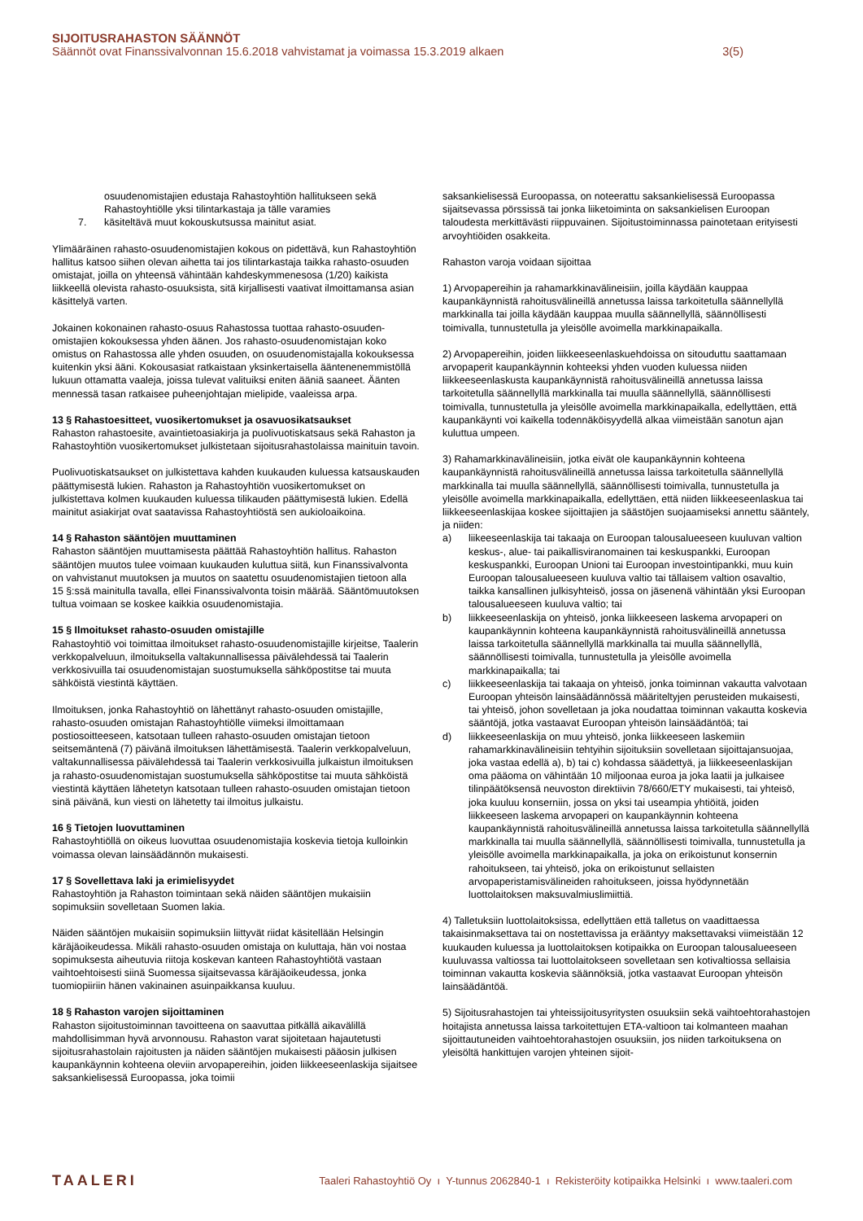SIJOITUSRAHASTON SÄÄNNÖT
Säännöt ovat Finanssivalvonnan 15.6.2018 vahvistamat ja voimassa 15.3.2019 alkaen 3(5)
osuudenomistajien edustaja Rahastoyhtiön hallitukseen sekä Rahastoyhtiölle yksi tilintarkastaja ja tälle varamies
7. käsiteltävä muut kokouskutsussa mainitut asiat.
Ylimääräinen rahasto-osuudenomistajien kokous on pidettävä, kun Rahastoyhtiön hallitus katsoo siihen olevan aihetta tai jos tilintarkastaja taikka rahasto-osuuden omistajat, joilla on yhteensä vähintään kahdeskymmenesosa (1/20) kaikista liikkeellä olevista rahasto-osuuksista, sitä kirjallisesti vaativat ilmoittamansa asian käsittelyä varten.
Jokainen kokonainen rahasto-osuus Rahastossa tuottaa rahasto-osuuden-omistajien kokouksessa yhden äänen. Jos rahasto-osuudenomistajan koko omistus on Rahastossa alle yhden osuuden, on osuudenomistajalla kokouksessa kuitenkin yksi ääni. Kokousasiat ratkaistaan yksinkertaisella ääntenenemmistöllä lukuun ottamatta vaaleja, joissa tulevat valituiksi eniten ääniä saaneet. Äänten mennessä tasan ratkaisee puheenjohtajan mielipide, vaaleissa arpa.
13 § Rahastoesitteet, vuosikertomukset ja osavuosikatsaukset
Rahaston rahastoesite, avaintietoasiakirja ja puolivuotiskatsaus sekä Rahaston ja Rahastoyhtiön vuosikertomukset julkistetaan sijoitusrahastolaissa mainituin tavoin.
Puolivuotiskatsaukset on julkistettava kahden kuukauden kuluessa katsauskauden päättymisestä lukien. Rahaston ja Rahastoyhtiön vuosikertomukset on julkistettava kolmen kuukauden kuluessa tilikauden päättymisestä lukien. Edellä mainitut asiakirjat ovat saatavissa Rahastoyhtiöstä sen aukioloaikoina.
14 § Rahaston sääntöjen muuttaminen
Rahaston sääntöjen muuttamisesta päättää Rahastoyhtiön hallitus. Rahaston sääntöjen muutos tulee voimaan kuukauden kuluttua siitä, kun Finanssivalvonta on vahvistanut muutoksen ja muutos on saatettu osuudenomistajien tietoon alla 15 §:ssä mainitulla tavalla, ellei Finanssivalvonta toisin määrää. Sääntömuutoksen tultua voimaan se koskee kaikkia osuudenomistajia.
15 § Ilmoitukset rahasto-osuuden omistajille
Rahastoyhtiö voi toimittaa ilmoitukset rahasto-osuudenomistajille kirjeitse, Taalerin verkkopalveluun, ilmoituksella valtakunnallisessa päivälehdessä tai Taalerin verkkosivuilla tai osuudenomistajan suostumuksella sähköpostitse tai muuta sähköistä viestintä käyttäen.
Ilmoituksen, jonka Rahastoyhtiö on lähettänyt rahasto-osuuden omistajille, rahasto-osuuden omistajan Rahastoyhtiölle viimeksi ilmoittamaan postiosoitteeseen, katsotaan tulleen rahasto-osuuden omistajan tietoon seitsemäntenä (7) päivänä ilmoituksen lähettämisestä. Taalerin verkkopalveluun, valtakunnallisessa päivälehdessä tai Taalerin verkkosivuilla julkaistun ilmoituksen ja rahasto-osuudenomistajan suostumuksella sähköpostitse tai muuta sähköistä viestintä käyttäen lähetetyn katsotaan tulleen rahasto-osuuden omistajan tietoon sinä päivänä, kun viesti on lähetetty tai ilmoitus julkaistu.
16 § Tietojen luovuttaminen
Rahastoyhtiöllä on oikeus luovuttaa osuudenomistajia koskevia tietoja kulloinkin voimassa olevan lainsäädännön mukaisesti.
17 § Sovellettava laki ja erimielisyydet
Rahastoyhtiön ja Rahaston toimintaan sekä näiden sääntöjen mukaisiin sopimuksiin sovelletaan Suomen lakia.
Näiden sääntöjen mukaisiin sopimuksiin liittyvät riidat käsitellään Helsingin käräjäoikeudessa. Mikäli rahasto-osuuden omistaja on kuluttaja, hän voi nostaa sopimuksesta aiheutuvia riitoja koskevan kanteen Rahastoyhtiötä vastaan vaihtoehtoisesti siinä Suomessa sijaitsevassa käräjäoikeudessa, jonka tuomiopiiriin hänen vakinainen asuinpaikkansa kuuluu.
18 § Rahaston varojen sijoittaminen
Rahaston sijoitustoiminnan tavoitteena on saavuttaa pitkällä aikavälillä mahdollisimman hyvä arvonnousu. Rahaston varat sijoitetaan hajautetusti sijoitusrahastolain rajoitusten ja näiden sääntöjen mukaisesti pääosin julkisen kaupankäynnin kohteena oleviin arvopapereihin, joiden liikkeeseenlaskija sijaitsee saksankielisessä Euroopassa, joka toimii
saksankielisessä Euroopassa, on noteerattu saksankielisessä Euroopassa sijaitsevassa pörssissä tai jonka liiketoiminta on saksankielisen Euroopan taloudesta merkittävästi riippuvainen. Sijoitustoiminnassa painotetaan erityisesti arvoyhtiöiden osakkeita.
Rahaston varoja voidaan sijoittaa
1) Arvopapereihin ja rahamarkkinavälineisiin, joilla käydään kauppaa kaupankäynnistä rahoitusvälineillä annetussa laissa tarkoitetulla säännellyllä markkinalla tai joilla käydään kauppaa muulla säännellyllä, säännöllisesti toimivalla, tunnustetulla ja yleisölle avoimella markkinapaikalla.
2) Arvopapereihin, joiden liikkeeseenlaskuehdoissa on sitouduttu saattamaan arvopaperit kaupankäynnin kohteeksi yhden vuoden kuluessa niiden liikkeeseenlaskusta kaupankäynnistä rahoitusvälineillä annetussa laissa tarkoitetulla säännellyllä markkinalla tai muulla säännellyllä, säännöllisesti toimivalla, tunnustetulla ja yleisölle avoimella markkinapaikalla, edellyttäen, että kaupankäynti voi kaikella todennäköisyydellä alkaa viimeistään sanotun ajan kuluttua umpeen.
3) Rahamarkkinavälineisiin, jotka eivät ole kaupankäynnin kohteena kaupankäynnistä rahoitusvälineillä annetussa laissa tarkoitetulla säännellyllä markkinalla tai muulla säännellyllä, säännöllisesti toimivalla, tunnustetulla ja yleisölle avoimella markkinapaikalla, edellyttäen, että niiden liikkeeseenlaskua tai liikkeeseenlaskijaa koskee sijoittajien ja säästöjen suojaamiseksi annettu sääntely, ja niiden:
a) liikeeseenlaskija tai takaaja on Euroopan talousalueeseen kuuluvan valtion keskus-, alue- tai paikallisviranomainen tai keskuspankki, Euroopan keskuspankki, Euroopan Unioni tai Euroopan investointipankki, muu kuin Euroopan talousalueeseen kuuluva valtio tai tällaisem valtion osavaltio, taikka kansallinen julkisyhteisö, jossa on jäsenenä vähintään yksi Euroopan talousalueeseen kuuluva valtio; tai
b) liikkeeseenlaskija on yhteisö, jonka liikkeeseen laskema arvopaperi on kaupankäynnin kohteena kaupankäynnistä rahoitusvälineillä annetussa laissa tarkoitetulla säännellyllä markkinalla tai muulla säännellyllä, säännöllisesti toimivalla, tunnustetulla ja yleisölle avoimella markkinapaikalla; tai
c) liikkeeseenlaskija tai takaaja on yhteisö, jonka toiminnan vakautta valvotaan Euroopan yhteisön lainsäädännössä määriteltyjen perusteiden mukaisesti, tai yhteisö, johon sovelletaan ja joka noudattaa toiminnan vakautta koskevia sääntöjä, jotka vastaavat Euroopan yhteisön lainsäädäntöä; tai
d) liikkeeseenlaskija on muu yhteisö, jonka liikkeeseen laskemiin rahamarkkinavälineisiin tehtyihin sijoituksiin sovelletaan sijoittajansuojaa, joka vastaa edellä a), b) tai c) kohdassa säädettyä, ja liikkeeseenlaskijan oma pääoma on vähintään 10 miljoonaa euroa ja joka laatii ja julkaisee tilinpäätöksensä neuvoston direktiivin 78/660/ETY mukaisesti, tai yhteisö, joka kuuluu konserniin, jossa on yksi tai useampia yhtiöitä, joiden liikkeeseen laskema arvopaperi on kaupankäynnin kohteena kaupankäynnistä rahoitusvälineillä annetussa laissa tarkoitetulla säännellyllä markkinalla tai muulla säännellyllä, säännöllisesti toimivalla, tunnustetulla ja yleisölle avoimella markkinapaikalla, ja joka on erikoistunut konsernin rahoitukseen, tai yhteisö, joka on erikoistunut sellaisten arvopaperistamisvälineiden rahoitukseen, joissa hyödynnetään luottolaitoksen maksuvalmiuslimiittiä.
4) Talletuksiin luottolaitoksissa, edellyttäen että talletus on vaadittaessa takaisinmaksettava tai on nostettavissa ja erääntyy maksettavaksi viimeistään 12 kuukauden kuluessa ja luottolaitoksen kotipaikka on Euroopan talousalueeseen kuuluvassa valtiossa tai luottolaitokseen sovelletaan sen kotivaltiossa sellaisia toiminnan vakautta koskevia säännöksiä, jotka vastaavat Euroopan yhteisön lainsäädäntöä.
5) Sijoitusrahastojen tai yhteissijoitusyritysten osuuksiin sekä vaihtoehtorahastojen hoitajista annetussa laissa tarkoitettujen ETA-valtioon tai kolmanteen maahan sijoittautuneiden vaihtoehtorahastojen osuuksiin, jos niiden tarkoituksena on yleisöltä hankittujen varojen yhteinen sijoit-
TAALERI Taaleri Rahastoyhtiö Oy ı Y-tunnus 2062840-1 ı Rekisteröity kotipaikka Helsinki ı www.taaleri.com